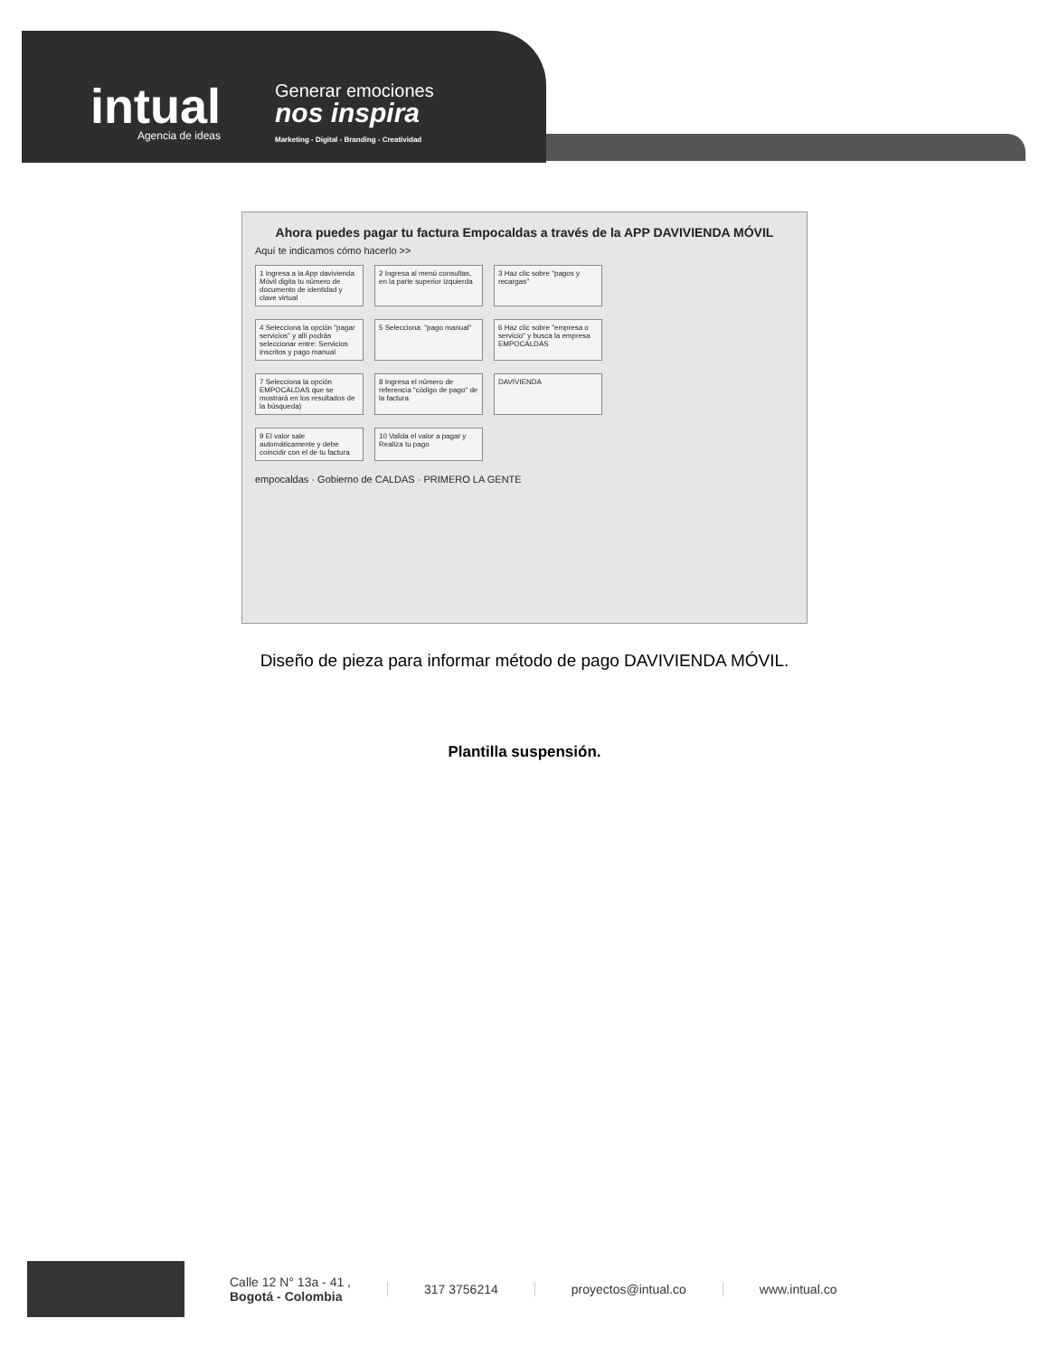intual
Agencia de ideas
Generar emociones
nos inspira
Marketing - Digital - Branding - Creatividad
Ahora puedes pagar tu factura Empocaldas a través de la APP DAVIVIENDA MÓVIL
Aquí te indicamos cómo hacerlo >>
1 Ingresa a la App davivienda Móvil digita tu número de documento de identidad y clave virtual
2 Ingresa al menú consultas, en la parte superior izquierda
3 Haz clic sobre "pagos y recargas"
4 Selecciona la opción "pagar servicios" y allí podrás seleccionar entre: Servicios inscritos y pago manual
5 Selecciona: "pago manual"
6 Haz clic sobre "empresa o servicio" y busca la empresa EMPOCALDAS
7 Selecciona la opción EMPOCALDAS que se mostrará en los resultados de la búsqueda)
8 Ingresa el número de referencia "código de pago" de la factura
DAVIVIENDA
9 El valor sale automáticamente y debe coincidir con el de tu factura
10 Valida el valor a pagar y Realiza tu pago
empocaldas · Gobierno de CALDAS · PRIMERO LA GENTE
Diseño de pieza para informar método de pago DAVIVIENDA MÓVIL.
Plantilla suspensión.
Calle 12 N° 13a - 41 ,
Bogotá - Colombia
317 3756214 proyectos@intual.co www.intual.co